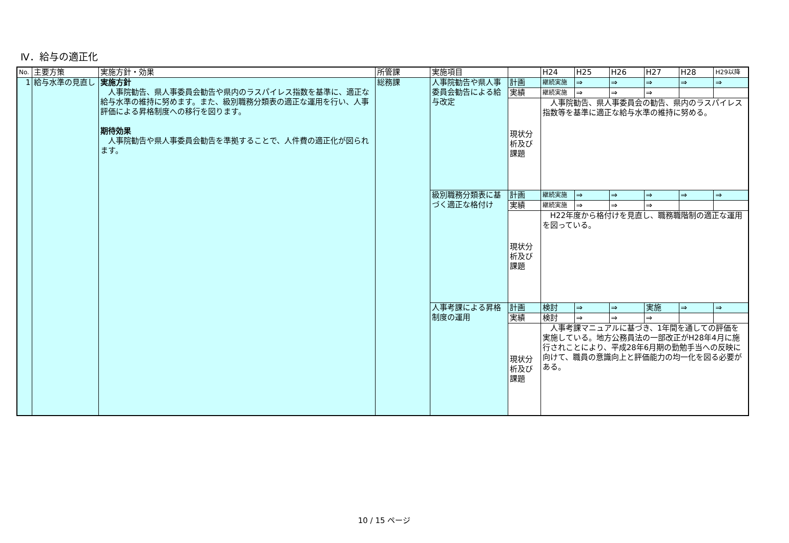Ⅳ．給与の適正化
| No. | 主要方策 | 実施方針・効果 | 所管課 | 実施項目 | | H24 | H25 | H26 | H27 | H28 | H29以降 |
| --- | --- | --- | --- | --- | --- | --- | --- | --- | --- | --- | --- |
| 1 | 給与水準の見直し | 実施方針 人事院勧告、県人事委員会勧告や県内のラスパイレス指数を基準に、適正な給与水準の維持に努めます。また、級別職務分類表の適正な運用を行い、人事評価による昇格制度への移行を図ります。 期待効果 人事院勧告や県人事委員会勧告を準拠することで、人件費の適正化が図られます。 | 総務課 | 人事院勧告や県人事委員会勧告による給与改定 | 計画 | 継続実施 | ⇒ | ⇒ | ⇒ | ⇒ | ⇒ |
| | | | | | 実績 | 継続実施 | ⇒ | ⇒ | ⇒ | | |
| | | | | | 現状分析及び課題 | 人事院勧告、県人事委員会の勧告、県内のラスパイレス指数等を基準に適正な給与水準の維持に努める。 | | | | | |
| | | | | 級別職務分類表に基づく適正な格付け | 計画 | 継続実施 | ⇒ | ⇒ | ⇒ | ⇒ | ⇒ |
| | | | | | 実績 | 継続実施 | ⇒ | ⇒ | ⇒ | | |
| | | | | | 現状分析及び課題 | H22年度から格付けを見直し、職務職階制の適正な運用を図っている。 | | | | | |
| | | | | 人事考課による昇格制度の運用 | 計画 | 検討 | ⇒ | ⇒ | 実施 | ⇒ | ⇒ |
| | | | | | 実績 | 検討 | ⇒ | ⇒ | ⇒ | | |
| | | | | | 現状分析及び課題 | 人事考課マニュアルに基づき、1年間を通しての評価を実施している。地方公務員法の一部改正がH28年4月に施行されことにより、平成28年6月期の勤勉手当への反映に向けて、職員の意識向上と評価能力の均一化を図る必要がある。 | | | | | |
10 / 15 ページ